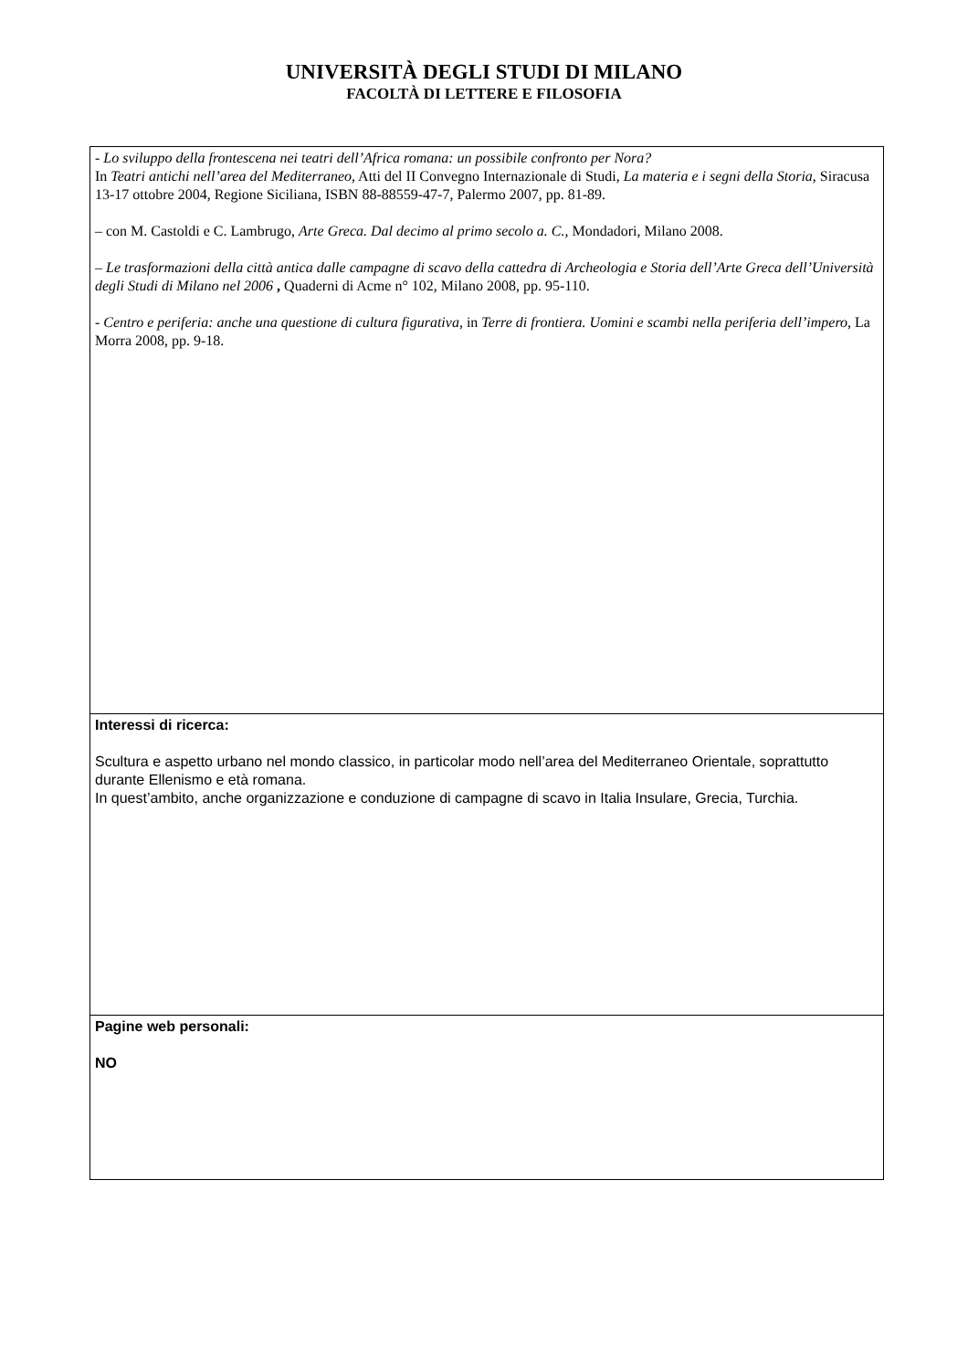UNIVERSITÀ DEGLI STUDI DI MILANO
FACOLTÀ DI LETTERE E FILOSOFIA
| - Lo sviluppo della frontescena nei teatri dell’Africa romana: un possibile confronto per Nora? In Teatri antichi nell’area del Mediterraneo , Atti del II Convegno Internazionale di Studi, La materia e i segni della Storia , Siracusa 13-17 ottobre 2004, Regione Siciliana, ISBN 88-88559-47-7, Palermo 2007, pp. 81-89. – con M. Castoldi e C. Lambrugo, Arte Greca. Dal decimo al primo secolo a. C., Mondadori, Milano 2008. – Le trasformazioni della città antica dalle campagne di scavo della cattedra di Archeologia e Storia dell’Arte Greca dell’Università degli Studi di Milano nel 2006 , Quaderni di Acme n° 102, Milano 2008, pp. 95-110. - Centro e periferia: anche una questione di cultura figurativa , in Terre di frontiera. Uomini e scambi nella periferia dell’impero , La Morra 2008, pp. 9-18. |
| Interessi di ricerca: Scultura e aspetto urbano nel mondo classico, in particolar modo nell’area del Mediterraneo Orientale, soprattutto durante Ellenismo e età romana. In quest’ambito, anche organizzazione e conduzione di campagne di scavo in Italia Insulare, Grecia, Turchia. |
| Pagine web personali: NO |